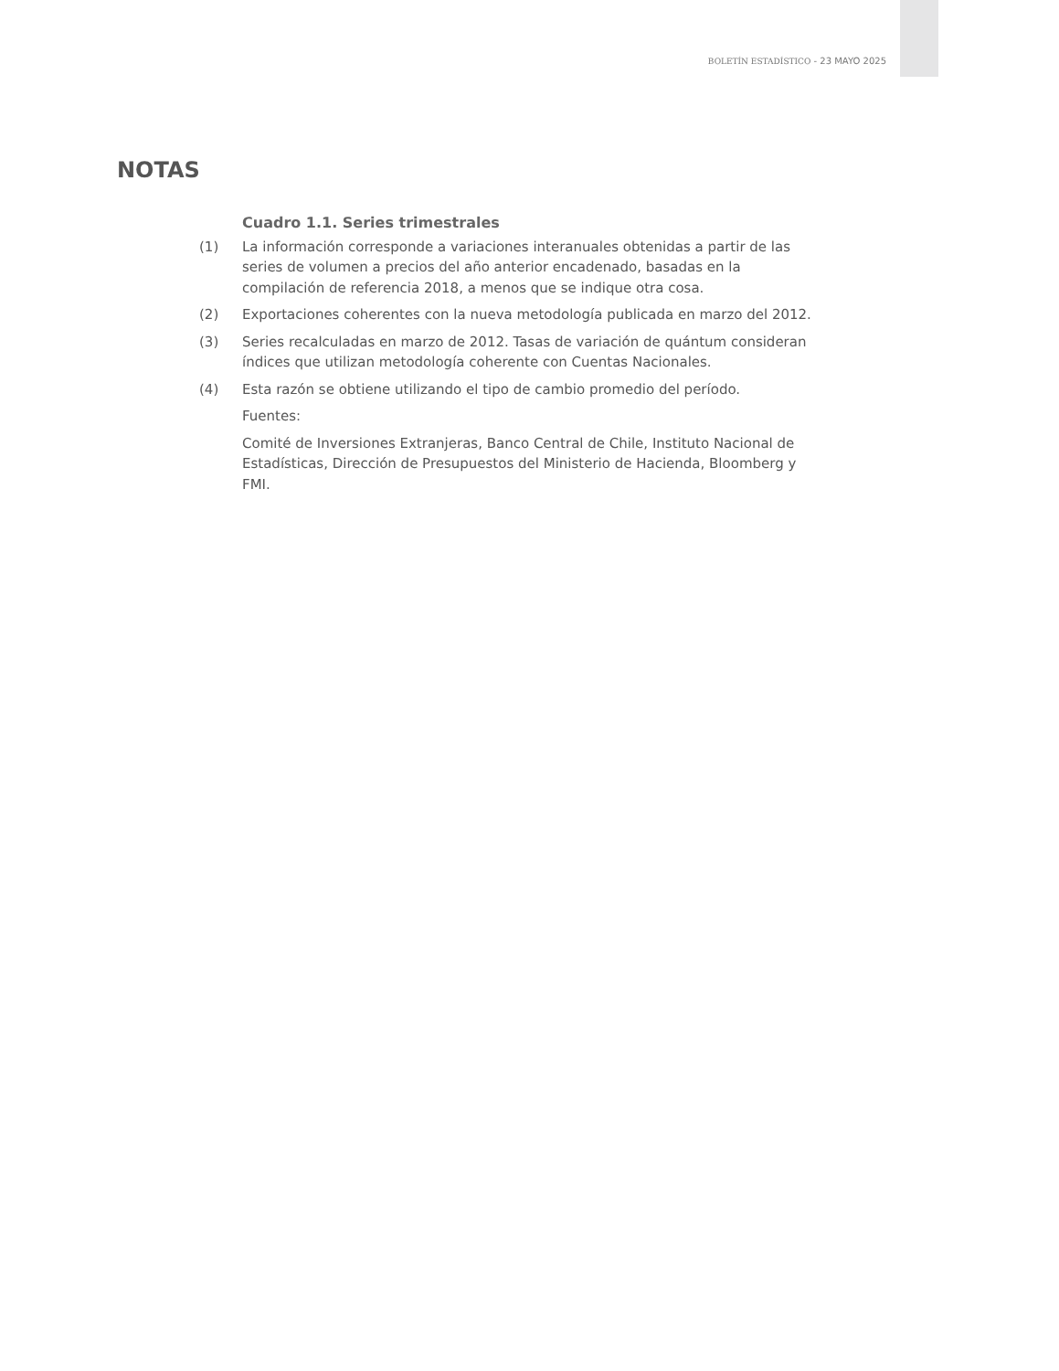BOLETÍN ESTADÍSTICO - 23 MAYO 2025
NOTAS
Cuadro 1.1. Series trimestrales
(1) La información corresponde a variaciones interanuales obtenidas a partir de las series de volumen a precios del año anterior encadenado, basadas en la compilación de referencia 2018, a menos que se indique otra cosa.
(2) Exportaciones coherentes con la nueva metodología publicada en marzo del 2012.
(3) Series recalculadas en marzo de 2012. Tasas de variación de quántum consideran índices que utilizan metodología coherente con Cuentas Nacionales.
(4) Esta razón se obtiene utilizando el tipo de cambio promedio del período.
Fuentes:
Comité de Inversiones Extranjeras, Banco Central de Chile, Instituto Nacional de Estadísticas, Dirección de Presupuestos del Ministerio de Hacienda, Bloomberg y FMI.